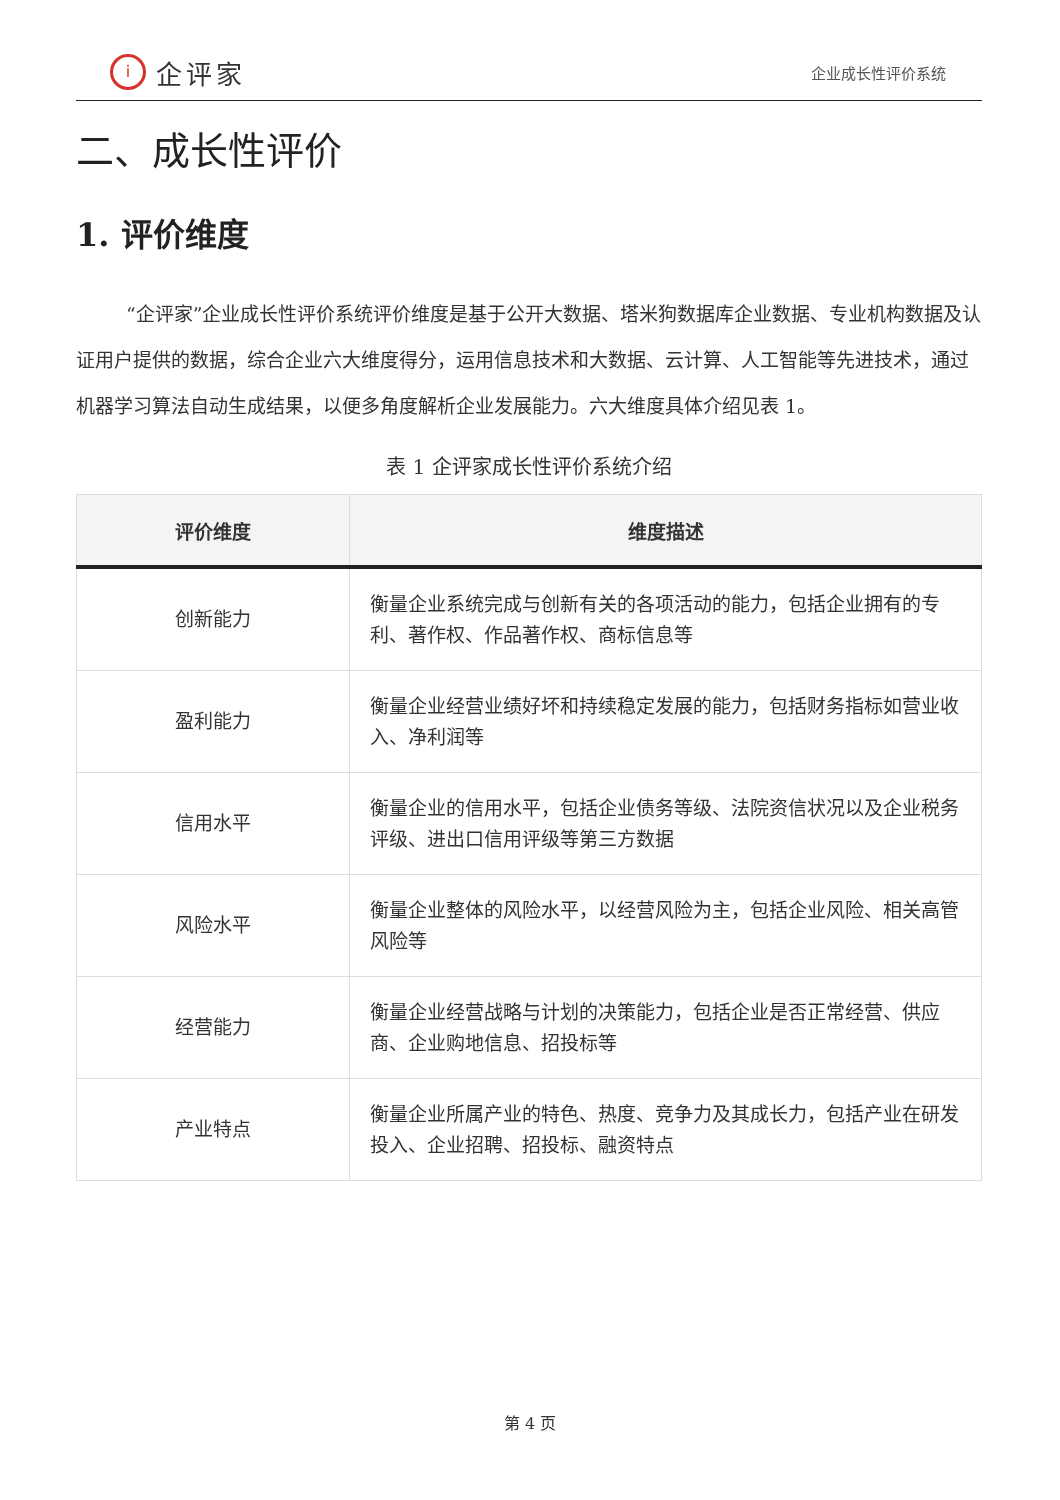i企评家
企业成长性评价系统
二、成长性评价
1. 评价维度
“企评家”企业成长性评价系统评价维度是基于公开大数据、塔米狗数据库企业数据、专业机构数据及认证用户提供的数据，综合企业六大维度得分，运用信息技术和大数据、云计算、人工智能等先进技术，通过机器学习算法自动生成结果，以便多角度解析企业发展能力。六大维度具体介绍见表 1。
表 1 企评家成长性评价系统介绍
| 评价维度 | 维度描述 |
| --- | --- |
| 创新能力 | 衡量企业系统完成与创新有关的各项活动的能力，包括企业拥有的专利、著作权、作品著作权、商标信息等 |
| 盈利能力 | 衡量企业经营业绩好坏和持续稳定发展的能力，包括财务指标如营业收入、净利润等 |
| 信用水平 | 衡量企业的信用水平，包括企业债务等级、法院资信状况以及企业税务评级、进出口信用评级等第三方数据 |
| 风险水平 | 衡量企业整体的风险水平，以经营风险为主，包括企业风险、相关高管风险等 |
| 经营能力 | 衡量企业经营战略与计划的决策能力，包括企业是否正常经营、供应商、企业购地信息、招投标等 |
| 产业特点 | 衡量企业所属产业的特色、热度、竞争力及其成长力，包括产业在研发投入、企业招聘、招投标、融资特点 |
第 4 页